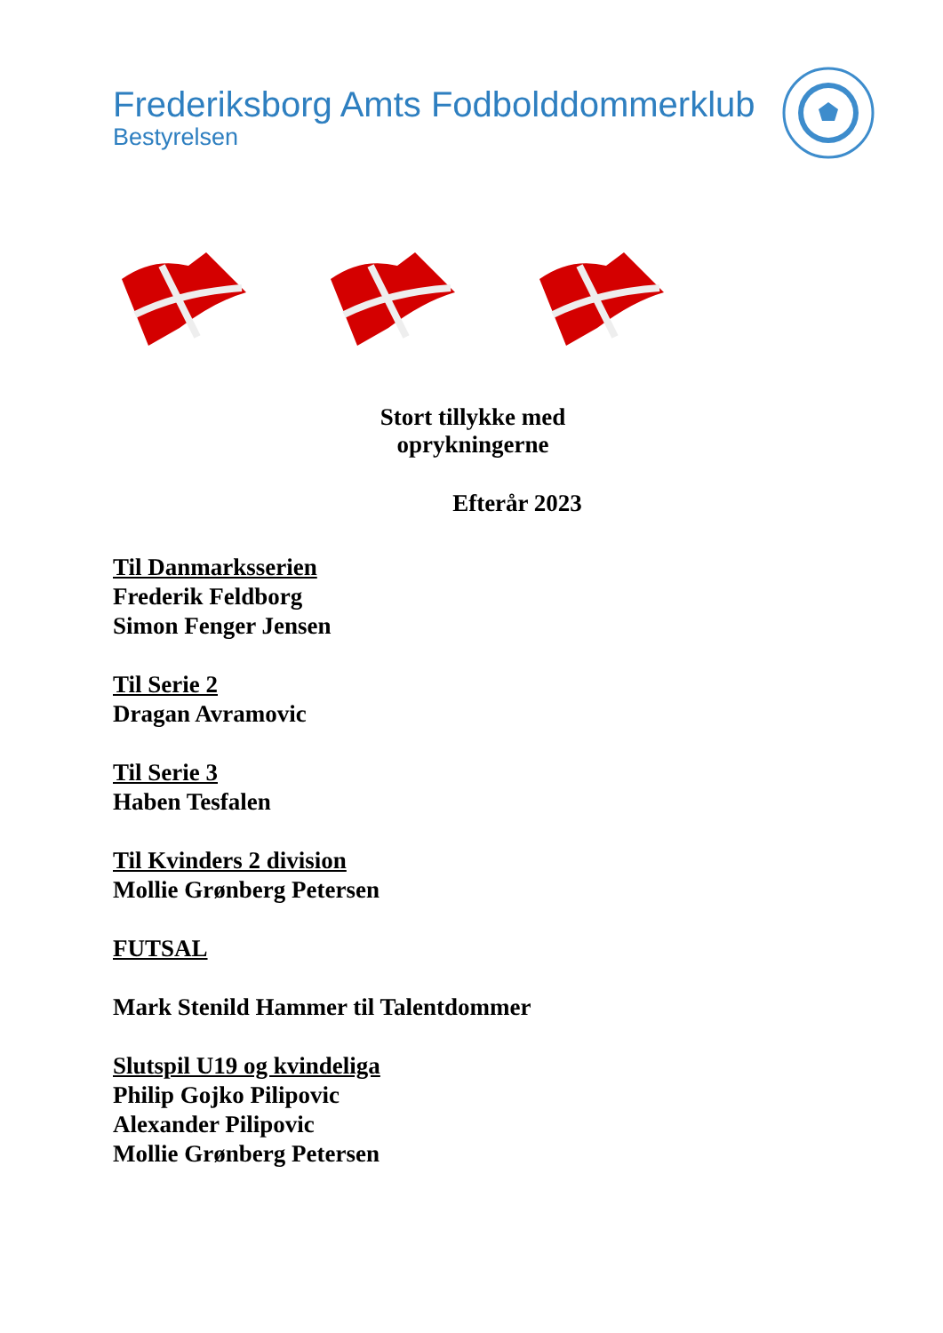Frederiksborg Amts Fodbolddommerklub
Bestyrelsen
Stort tillykke med oprykningerne
Efterår 2023
Til Danmarksserien
Frederik Feldborg
Simon Fenger Jensen
Til Serie 2
Dragan Avramovic
Til Serie 3
Haben Tesfalen
Til Kvinders 2 division
Mollie Grønberg Petersen
FUTSAL
Mark Stenild Hammer til Talentdommer
Slutspil U19 og kvindeliga
Philip Gojko Pilipovic
Alexander Pilipovic
Mollie Grønberg Petersen